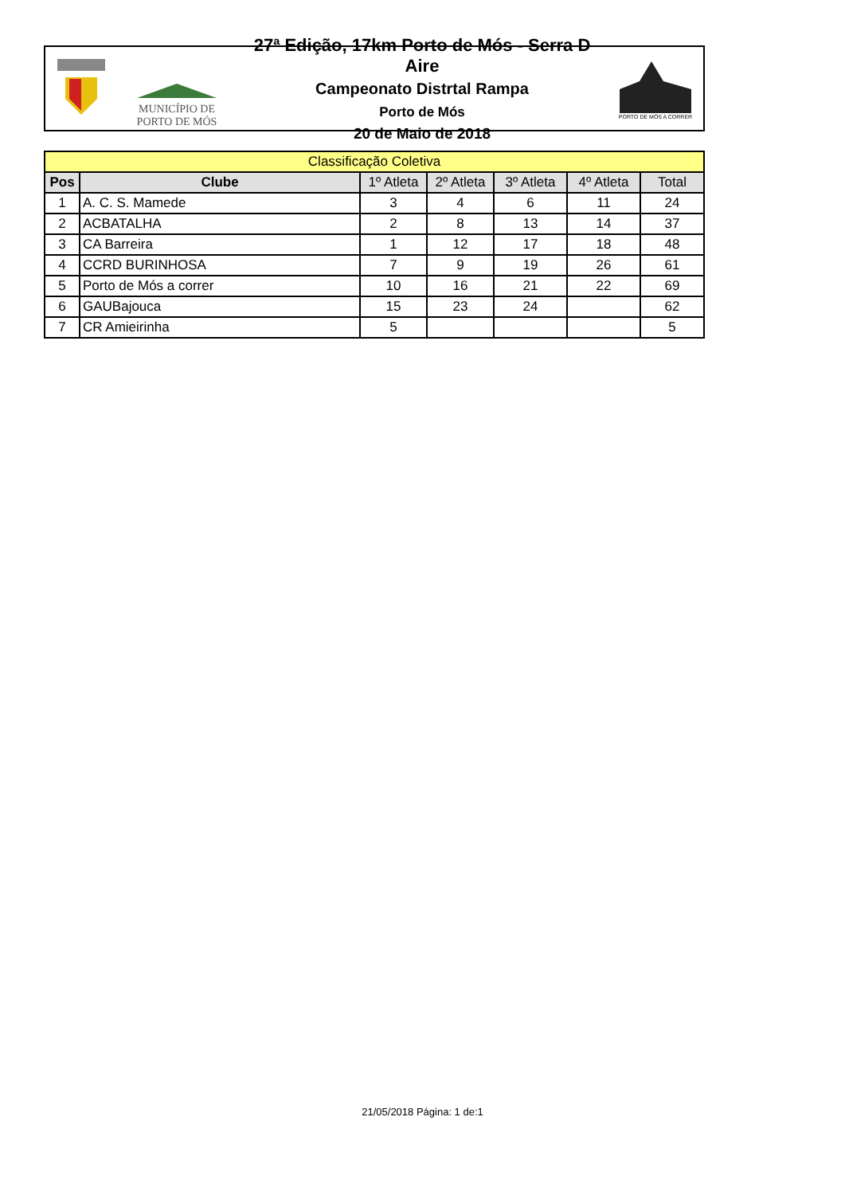MUNICÍPIO DE
PORTO DE MÓS
27ª Edição, 17km Porto de Mós - Serra D Aire
Campeonato Distrtal Rampa
Porto de Mós
20 de Maio de 2018
PORTO DE MÓS A CORRER
| Classificação Coletiva | | | | | | |
| --- | --- | --- | --- | --- | --- | --- |
| Pos | Clube | 1º Atleta | 2º Atleta | 3º Atleta | 4º Atleta | Total |
| 1 | A. C. S. Mamede | 3 | 4 | 6 | 11 | 24 |
| 2 | ACBATALHA | 2 | 8 | 13 | 14 | 37 |
| 3 | CA Barreira | 1 | 12 | 17 | 18 | 48 |
| 4 | CCRD BURINHOSA | 7 | 9 | 19 | 26 | 61 |
| 5 | Porto de Mós a correr | 10 | 16 | 21 | 22 | 69 |
| 6 | GAUBajouca | 15 | 23 | 24 | | 62 |
| 7 | CR Amieirinha | 5 | | | | 5 |
21/05/2018 Página: 1 de:1